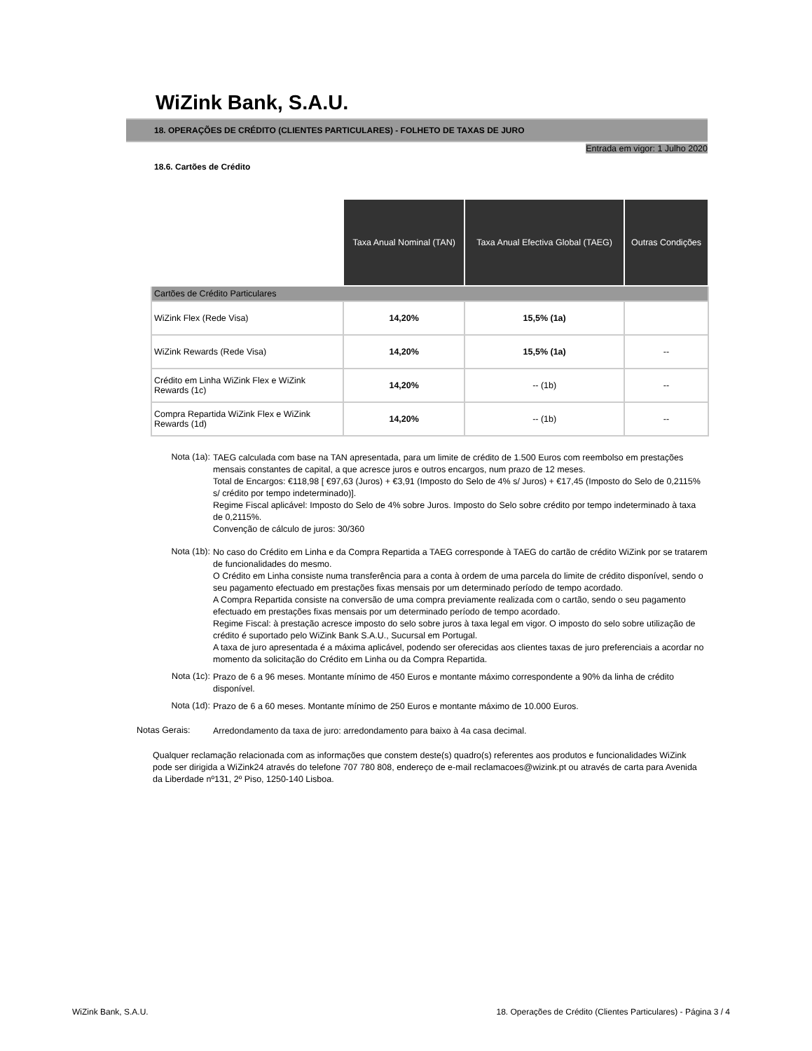WiZink Bank, S.A.U.
18. OPERAÇÕES DE CRÉDITO (CLIENTES PARTICULARES) - FOLHETO DE TAXAS DE JURO
Entrada em vigor: 1 Julho 2020
18.6. Cartões de Crédito
| | Taxa Anual Nominal (TAN) | Taxa Anual Efectiva Global (TAEG) | Outras Condições |
| --- | --- | --- | --- |
| Cartões de Crédito Particulares | | | |
| WiZink Flex (Rede Visa) | 14,20% | 15,5% (1a) | |
| WiZink Rewards (Rede Visa) | 14,20% | 15,5% (1a) | -- |
| Crédito em Linha WiZink Flex e WiZink Rewards (1c) | 14,20% | -- (1b) | -- |
| Compra Repartida WiZink Flex e WiZink Rewards (1d) | 14,20% | -- (1b) | -- |
Nota (1a):
TAEG calculada com base na TAN apresentada, para um limite de crédito de 1.500 Euros com reembolso em prestações mensais constantes de capital, a que acresce juros e outros encargos, num prazo de 12 meses.
Total de Encargos: €118,98 [ €97,63 (Juros) + €3,91 (Imposto do Selo de 4% s/ Juros) + €17,45 (Imposto do Selo de 0,2115% s/ crédito por tempo indeterminado)].
Regime Fiscal aplicável: Imposto do Selo de 4% sobre Juros. Imposto do Selo sobre crédito por tempo indeterminado à taxa de 0,2115%.
Convenção de cálculo de juros: 30/360
Nota (1b):
No caso do Crédito em Linha e da Compra Repartida a TAEG corresponde à TAEG do cartão de crédito WiZink por se tratarem de funcionalidades do mesmo.
O Crédito em Linha consiste numa transferência para a conta à ordem de uma parcela do limite de crédito disponível, sendo o seu pagamento efectuado em prestações fixas mensais por um determinado período de tempo acordado.
A Compra Repartida consiste na conversão de uma compra previamente realizada com o cartão, sendo o seu pagamento efectuado em prestações fixas mensais por um determinado período de tempo acordado.
Regime Fiscal: à prestação acresce imposto do selo sobre juros à taxa legal em vigor. O imposto do selo sobre utilização de crédito é suportado pelo WiZink Bank S.A.U., Sucursal em Portugal.
A taxa de juro apresentada é a máxima aplicável, podendo ser oferecidas aos clientes taxas de juro preferenciais a acordar no momento da solicitação do Crédito em Linha ou da Compra Repartida.
Nota (1c):
Prazo de 6 a 96 meses. Montante mínimo de 450 Euros e montante máximo correspondente a 90% da linha de crédito disponível.
Nota (1d):
Prazo de 6 a 60 meses. Montante mínimo de 250 Euros e montante máximo de 10.000 Euros.
Notas Gerais:
Arredondamento da taxa de juro: arredondamento para baixo à 4a casa decimal.
Qualquer reclamação relacionada com as informações que constem deste(s) quadro(s) referentes aos produtos e funcionalidades WiZink pode ser dirigida a WiZink24 através do telefone 707 780 808, endereço de e-mail reclamacoes@wizink.pt ou através de carta para Avenida da Liberdade nº131, 2º Piso, 1250-140 Lisboa.
WiZink Bank, S.A.U. 18. Operações de Crédito (Clientes Particulares) - Página 3 / 4